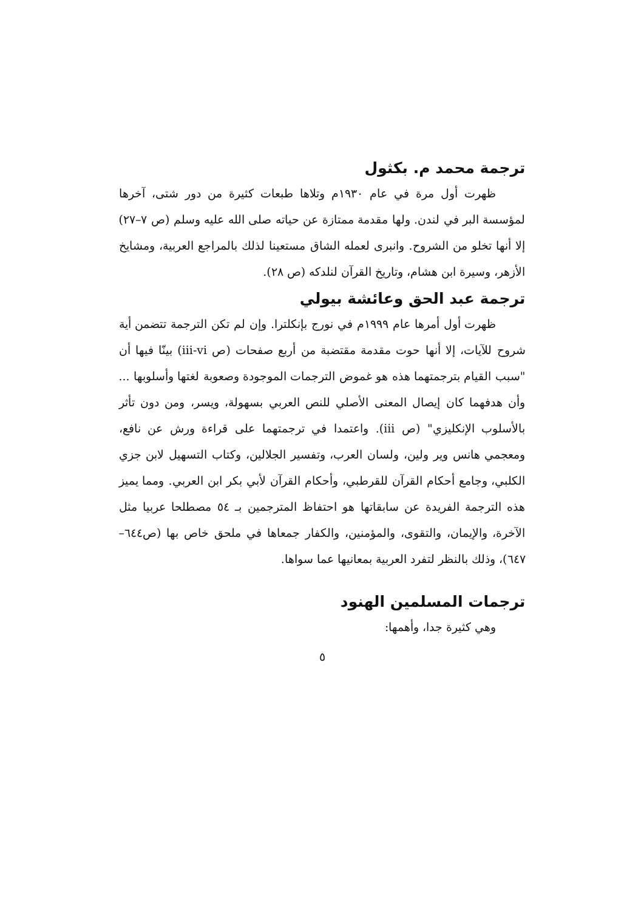ترجمة محمد م. بكثول
ظهرت أول مرة في عام ١٩٣٠م وتلاها طبعات كثيرة من دور شتى، آخرها لمؤسسة البر في لندن. ولها مقدمة ممتازة عن حياته صلى الله عليه وسلم (ص ٧–٢٧) إلا أنها تخلو من الشروح. وانبرى لعمله الشاق مستعينا لذلك بالمراجع العربية، ومشايخ الأزهر، وسيرة ابن هشام، وتاريخ القرآن لنلدكه (ص ٢٨).
ترجمة عبد الحق وعائشة بيولي
ظهرت أول أمرها عام ١٩٩٩م في نورج بإنكلترا. وإن لم تكن الترجمة تتضمن أية شروح للآيات، إلا أنها حوت مقدمة مقتضبة من أربع صفحات (ص iii-vi) بينّا فيها أن "سبب القيام بترجمتهما هذه هو غموض الترجمات الموجودة وصعوبة لغتها وأسلوبها ... وأن هدفهما كان إيصال المعنى الأصلي للنص العربي بسهولة، ويسر، ومن دون تأثر بالأسلوب الإنكليزي" (ص iii). واعتمدا في ترجمتهما على قراءة ورش عن نافع، ومعجمي هانس وير ولين، ولسان العرب، وتفسير الجلالين، وكتاب التسهيل لابن جزي الكلبي، وجامع أحكام القرآن للقرطبي، وأحكام القرآن لأبي بكر ابن العربي. ومما يميز هذه الترجمة الفريدة عن سابقاتها هو احتفاظ المترجمين بـ ٥٤ مصطلحا عربيا مثل الآخرة، والإيمان، والتقوى، والمؤمنين، والكفار جمعاها في ملحق خاص بها (ص٦٤٤–٦٤٧)، وذلك بالنظر لتفرد العربية بمعانيها عما سواها.
ترجمات المسلمين الهنود
وهي كثيرة جدا، وأهمها:
٥